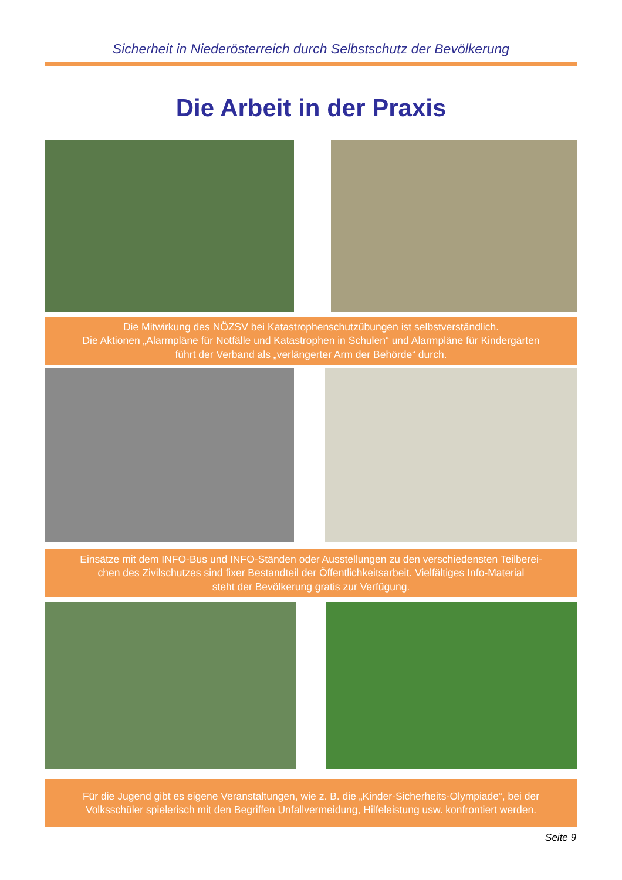Sicherheit in Niederösterreich durch Selbstschutz der Bevölkerung
Die Arbeit in der Praxis
Die Mitwirkung des NÖZSV bei Katastrophenschutzübungen ist selbstverständlich.
Die Aktionen „Alarmpläne für Notfälle und Katastrophen in Schulen“ und Alarmpläne für Kindergärten
führt der Verband als „verlängerter Arm der Behörde“ durch.
Einsätze mit dem INFO-Bus und INFO-Ständen oder Ausstellungen zu den verschiedensten Teilberei-
chen des Zivilschutzes sind fixer Bestandteil der Öffentlichkeitsarbeit. Vielfältiges Info-Material
steht der Bevölkerung gratis zur Verfügung.
Für die Jugend gibt es eigene Veranstaltungen, wie z. B. die „Kinder-Sicherheits-Olympiade“, bei der
Volksschüler spielerisch mit den Begriffen Unfallvermeidung, Hilfeleistung usw. konfrontiert werden.
Seite 9